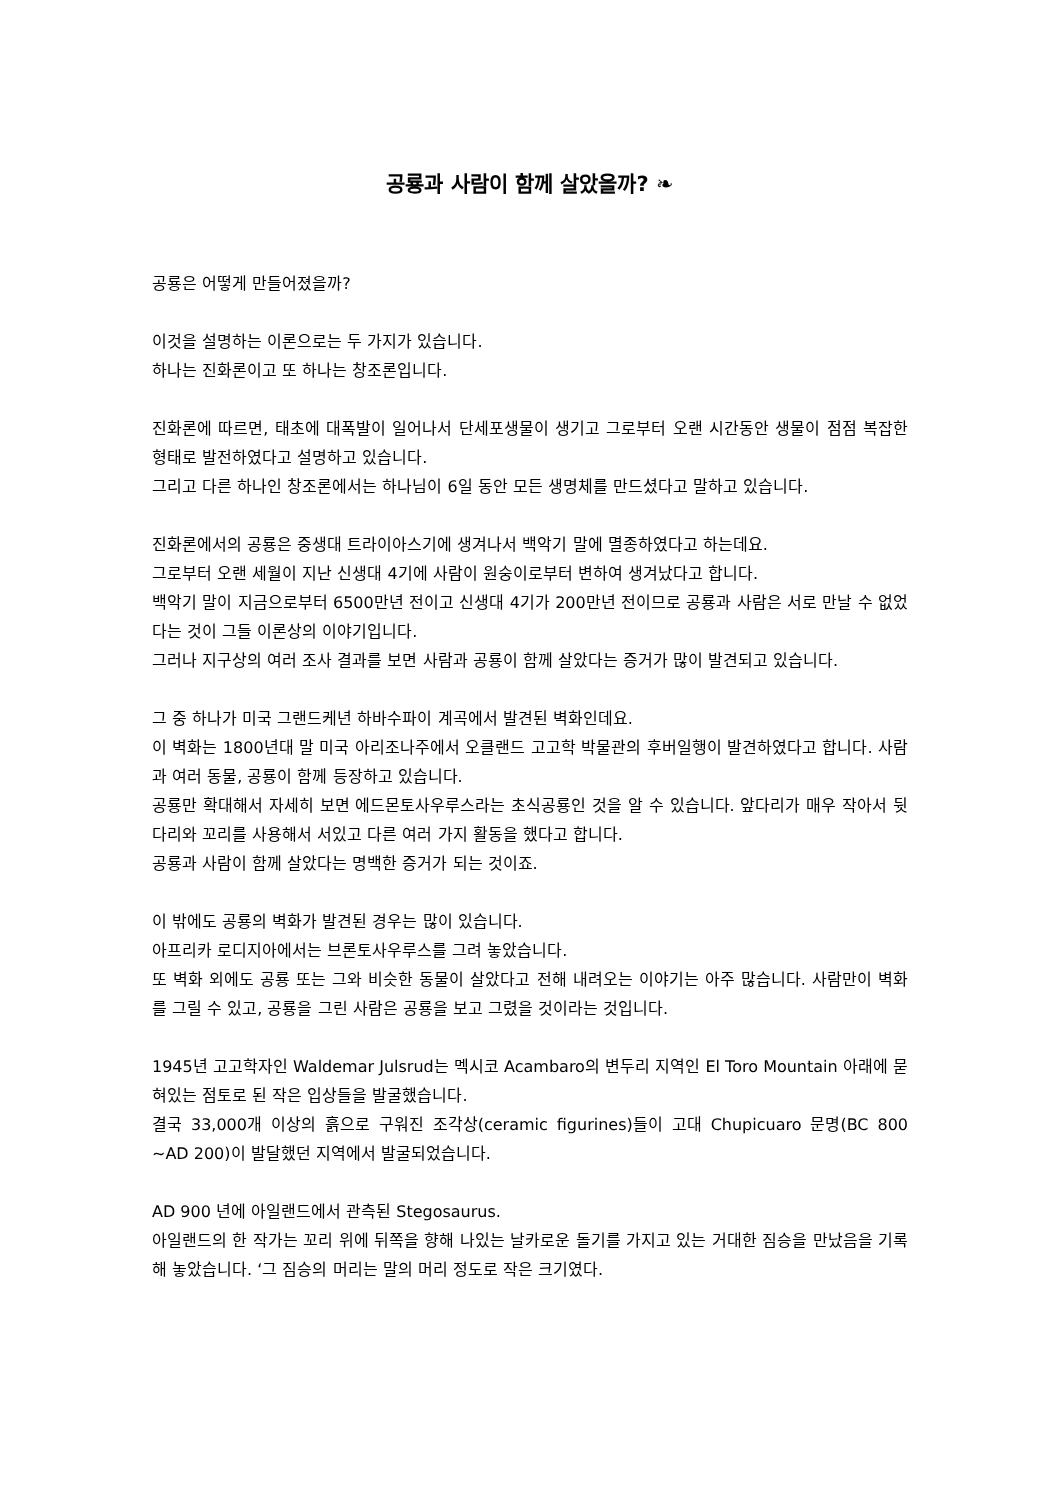공룡과 사람이 함께 살았을까? ❧
공룡은 어떻게 만들어졌을까?
이것을 설명하는 이론으로는 두 가지가 있습니다.
하나는 진화론이고 또 하나는 창조론입니다.
진화론에 따르면, 태초에 대폭발이 일어나서 단세포생물이 생기고 그로부터 오랜 시간동안 생물이 점점 복잡한 형태로 발전하였다고 설명하고 있습니다.
그리고 다른 하나인 창조론에서는 하나님이 6일 동안 모든 생명체를 만드셨다고 말하고 있습니다.
진화론에서의 공룡은 중생대 트라이아스기에 생겨나서 백악기 말에 멸종하였다고 하는데요.
그로부터 오랜 세월이 지난 신생대 4기에 사람이 원숭이로부터 변하여 생겨났다고 합니다.
백악기 말이 지금으로부터 6500만년 전이고 신생대 4기가 200만년 전이므로 공룡과 사람은 서로 만날 수 없었다는 것이 그들 이론상의 이야기입니다.
그러나 지구상의 여러 조사 결과를 보면 사람과 공룡이 함께 살았다는 증거가 많이 발견되고 있습니다.
그 중 하나가 미국 그랜드케년 하바수파이 계곡에서 발견된 벽화인데요.
이 벽화는 1800년대 말 미국 아리조나주에서 오클랜드 고고학 박물관의 후버일행이 발견하였다고 합니다. 사람과 여러 동물, 공룡이 함께 등장하고 있습니다.
공룡만 확대해서 자세히 보면 에드몬토사우루스라는 초식공룡인 것을 알 수 있습니다. 앞다리가 매우 작아서 뒷다리와 꼬리를 사용해서 서있고 다른 여러 가지 활동을 했다고 합니다.
공룡과 사람이 함께 살았다는 명백한 증거가 되는 것이죠.
이 밖에도 공룡의 벽화가 발견된 경우는 많이 있습니다.
아프리카 로디지아에서는 브론토사우루스를 그려 놓았습니다.
또 벽화 외에도 공룡 또는 그와 비슷한 동물이 살았다고 전해 내려오는 이야기는 아주 많습니다. 사람만이 벽화를 그릴 수 있고, 공룡을 그린 사람은 공룡을 보고 그렸을 것이라는 것입니다.
1945년 고고학자인 Waldemar Julsrud는 멕시코 Acambaro의 변두리 지역인 El Toro Mountain 아래에 묻혀있는 점토로 된 작은 입상들을 발굴했습니다.
결국 33,000개 이상의 흙으로 구워진 조각상(ceramic figurines)들이 고대 Chupicuaro 문명(BC 800 ~AD 200)이 발달했던 지역에서 발굴되었습니다.
AD 900 년에 아일랜드에서 관측된 Stegosaurus.
아일랜드의 한 작가는 꼬리 위에 뒤쪽을 향해 나있는 날카로운 돌기를 가지고 있는 거대한 짐승을 만났음을 기록해 놓았습니다. ‘그 짐승의 머리는 말의 머리 정도로 작은 크기였다.